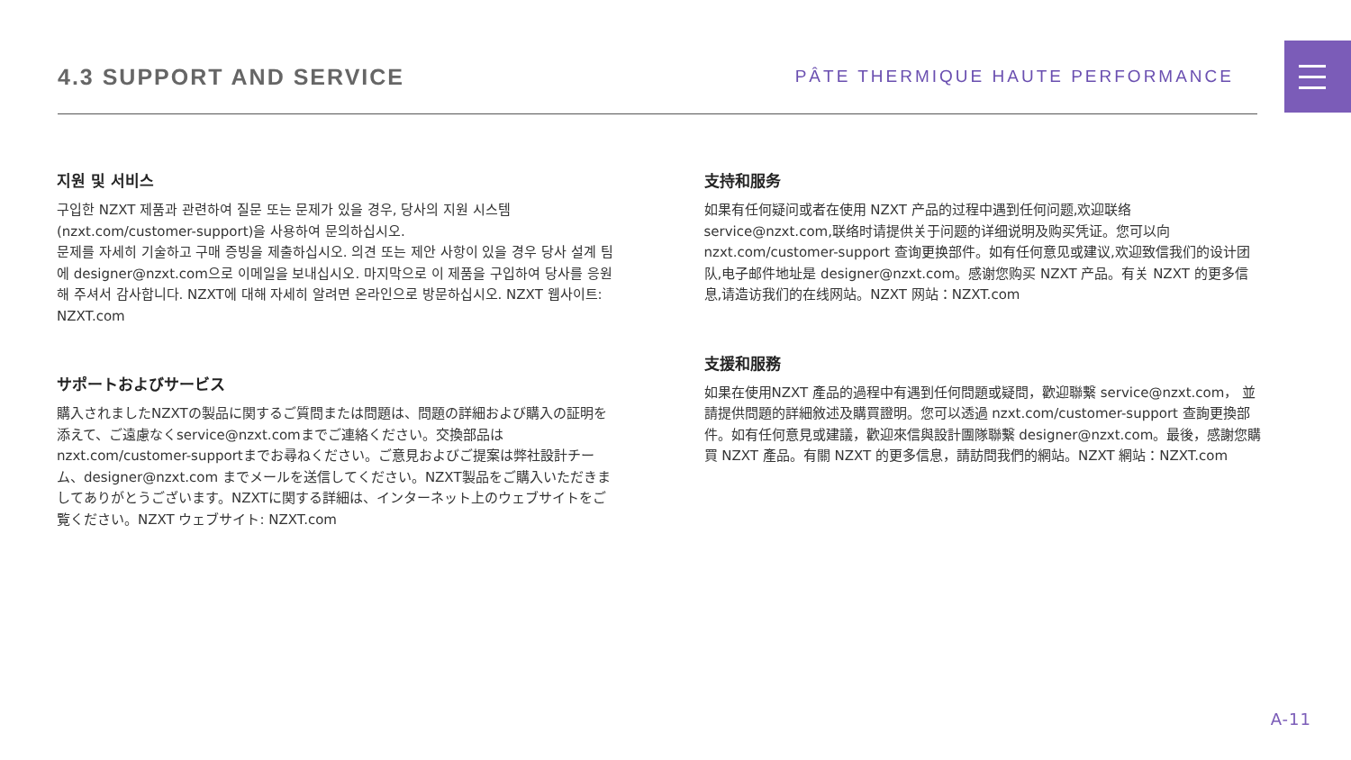4.3 SUPPORT AND SERVICE
PÂTE THERMIQUE HAUTE PERFORMANCE
지원 및 서비스
구입한 NZXT 제품과 관련하여 질문 또는 문제가 있을 경우, 당사의 지원 시스템 (nzxt.com/customer-support)을 사용하여 문의하십시오.
문제를 자세히 기술하고 구매 증빙을 제출하십시오. 의견 또는 제안 사항이 있을 경우 당사 설계 팀에 designer@nzxt.com으로 이메일을 보내십시오. 마지막으로 이 제품을 구입하여 당사를 응원해 주셔서 감사합니다. NZXT에 대해 자세히 알려면 온라인으로 방문하십시오. NZXT 웹사이트: NZXT.com
サポートおよびサービス
購入されましたNZXTの製品に関するご質問または問題は、問題の詳細および購入の証明を添えて、ご遠慮なくservice@nzxt.comまでご連絡ください。交換部品はnzxt.com/customer-supportまでお尋ねください。ご意見およびご提案は弊社設計チーム、designer@nzxt.com までメールを送信してください。NZXT製品をご購入いただきましてありがとうございます。NZXTに関する詳細は、インターネット上のウェブサイトをご覧ください。NZXT ウェブサイト: NZXT.com
支持和服务
如果有任何疑问或者在使用 NZXT 产品的过程中遇到任何问题,欢迎联络 service@nzxt.com,联络时请提供关于问题的详细说明及购买凭证。您可以向 nzxt.com/customer-support 查询更换部件。如有任何意见或建议,欢迎致信我们的设计团队,电子邮件地址是 designer@nzxt.com。感谢您购买 NZXT 产品。有关 NZXT 的更多信息,请造访我们的在线网站。NZXT 网站：NZXT.com
支援和服務
如果在使用NZXT 產品的過程中有遇到任何問題或疑問，歡迎聯繫 service@nzxt.com， 並請提供問題的詳細敘述及購買證明。您可以透過 nzxt.com/customer-support 查詢更換部件。如有任何意見或建議，歡迎來信與設計團隊聯繫 designer@nzxt.com。最後，感謝您購買 NZXT 產品。有關 NZXT 的更多信息，請訪問我們的網站。NZXT 網站：NZXT.com
A-11